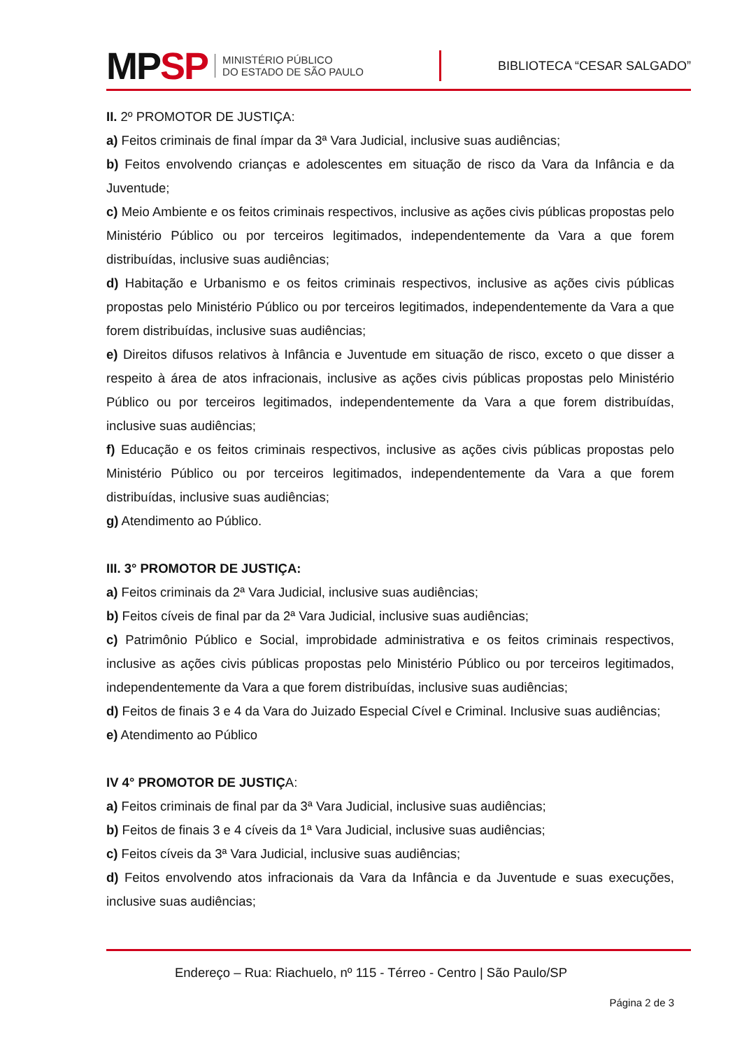MPSP
MINISTÉRIO PÚBLICO
DO ESTADO DE SÃO PAULO
BIBLIOTECA “CESAR SALGADO”
II. 2º PROMOTOR DE JUSTIÇA:
a) Feitos criminais de final ímpar da 3ª Vara Judicial, inclusive suas audiências;
b) Feitos envolvendo crianças e adolescentes em situação de risco da Vara da Infância e da Juventude;
c) Meio Ambiente e os feitos criminais respectivos, inclusive as ações civis públicas propostas pelo Ministério Público ou por terceiros legitimados, independentemente da Vara a que forem distribuídas, inclusive suas audiências;
d) Habitação e Urbanismo e os feitos criminais respectivos, inclusive as ações civis públicas propostas pelo Ministério Público ou por terceiros legitimados, independentemente da Vara a que forem distribuídas, inclusive suas audiências;
e) Direitos difusos relativos à Infância e Juventude em situação de risco, exceto o que disser a respeito à área de atos infracionais, inclusive as ações civis públicas propostas pelo Ministério Público ou por terceiros legitimados, independentemente da Vara a que forem distribuídas, inclusive suas audiências;
f) Educação e os feitos criminais respectivos, inclusive as ações civis públicas propostas pelo Ministério Público ou por terceiros legitimados, independentemente da Vara a que forem distribuídas, inclusive suas audiências;
g) Atendimento ao Público.
III. 3° PROMOTOR DE JUSTIÇA:
a) Feitos criminais da 2ª Vara Judicial, inclusive suas audiências;
b) Feitos cíveis de final par da 2ª Vara Judicial, inclusive suas audiências;
c) Patrimônio Público e Social, improbidade administrativa e os feitos criminais respectivos, inclusive as ações civis públicas propostas pelo Ministério Público ou por terceiros legitimados, independentemente da Vara a que forem distribuídas, inclusive suas audiências;
d) Feitos de finais 3 e 4 da Vara do Juizado Especial Cível e Criminal. Inclusive suas audiências;
e) Atendimento ao Público
IV 4° PROMOTOR DE JUSTIÇA:
a) Feitos criminais de final par da 3ª Vara Judicial, inclusive suas audiências;
b) Feitos de finais 3 e 4 cíveis da 1ª Vara Judicial, inclusive suas audiências;
c) Feitos cíveis da 3ª Vara Judicial, inclusive suas audiências;
d) Feitos envolvendo atos infracionais da Vara da Infância e da Juventude e suas execuções, inclusive suas audiências;
Endereço – Rua: Riachuelo, nº 115 - Térreo - Centro | São Paulo/SP
Página 2 de 3